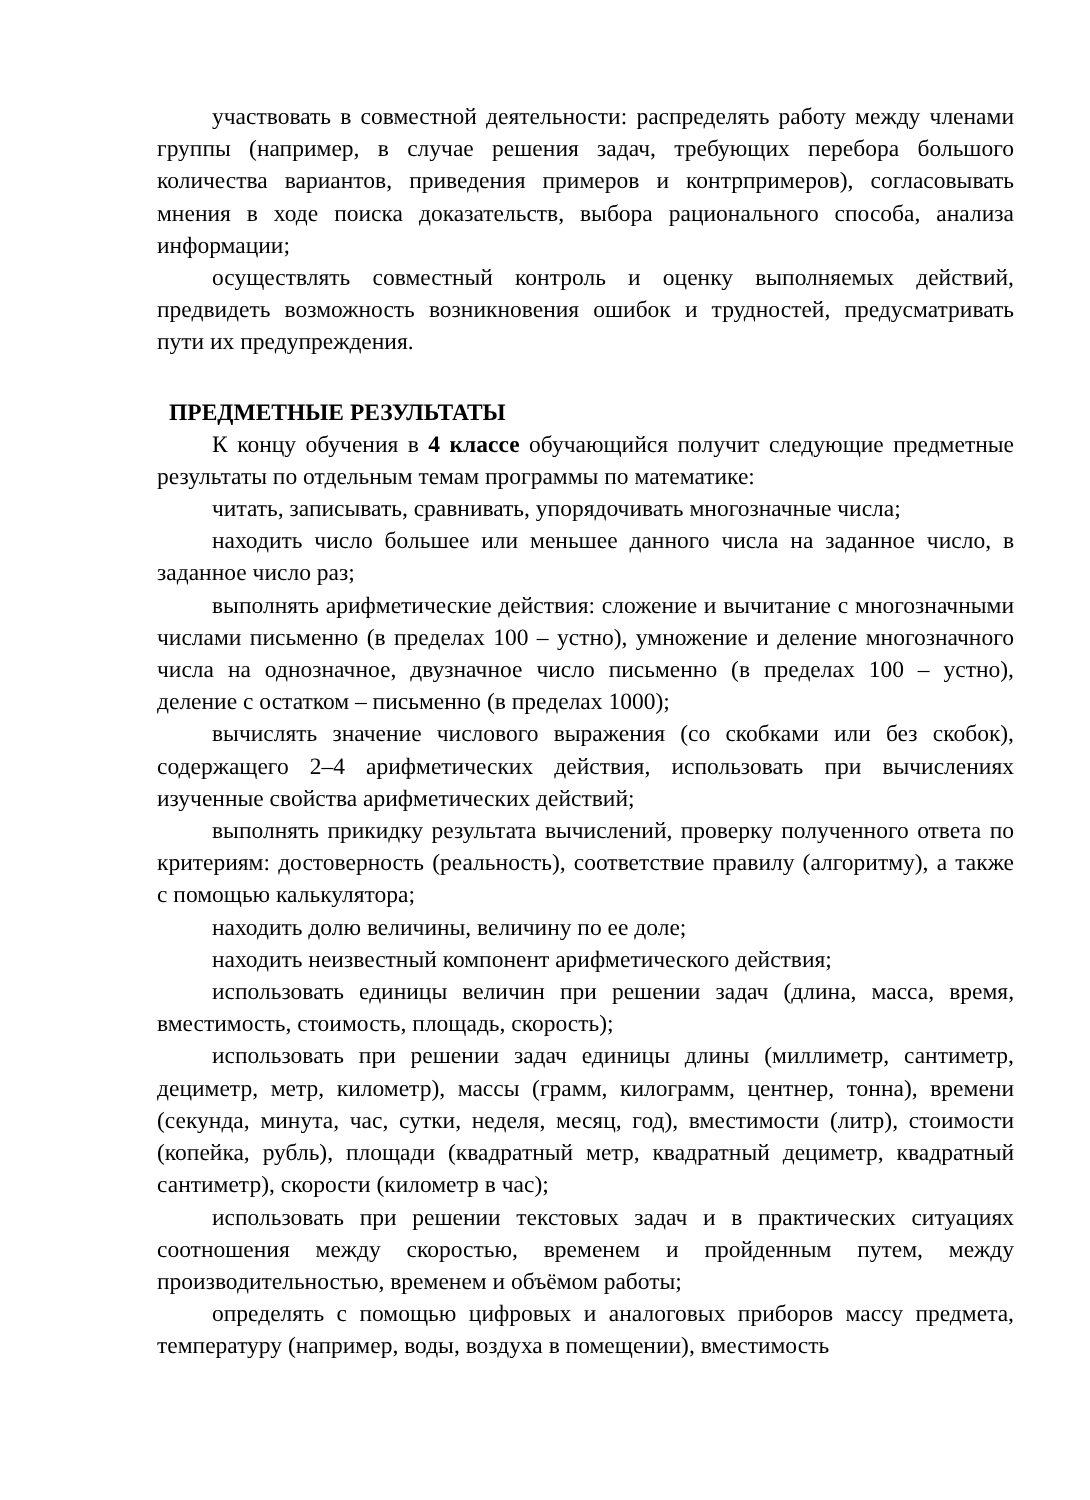участвовать в совместной деятельности: распределять работу между членами группы (например, в случае решения задач, требующих перебора большого количества вариантов, приведения примеров и контрпримеров), согласовывать мнения в ходе поиска доказательств, выбора рационального способа, анализа информации;
осуществлять совместный контроль и оценку выполняемых действий, предвидеть возможность возникновения ошибок и трудностей, предусматривать пути их предупреждения.
ПРЕДМЕТНЫЕ РЕЗУЛЬТАТЫ
К концу обучения в 4 классе обучающийся получит следующие предметные результаты по отдельным темам программы по математике:
читать, записывать, сравнивать, упорядочивать многозначные числа;
находить число большее или меньшее данного числа на заданное число, в заданное число раз;
выполнять арифметические действия: сложение и вычитание с многозначными числами письменно (в пределах 100 – устно), умножение и деление многозначного числа на однозначное, двузначное число письменно (в пределах 100 – устно), деление с остатком – письменно (в пределах 1000);
вычислять значение числового выражения (со скобками или без скобок), содержащего 2–4 арифметических действия, использовать при вычислениях изученные свойства арифметических действий;
выполнять прикидку результата вычислений, проверку полученного ответа по критериям: достоверность (реальность), соответствие правилу (алгоритму), а также с помощью калькулятора;
находить долю величины, величину по ее доле;
находить неизвестный компонент арифметического действия;
использовать единицы величин при решении задач (длина, масса, время, вместимость, стоимость, площадь, скорость);
использовать при решении задач единицы длины (миллиметр, сантиметр, дециметр, метр, километр), массы (грамм, килограмм, центнер, тонна), времени (секунда, минута, час, сутки, неделя, месяц, год), вместимости (литр), стоимости (копейка, рубль), площади (квадратный метр, квадратный дециметр, квадратный сантиметр), скорости (километр в час);
использовать при решении текстовых задач и в практических ситуациях соотношения между скоростью, временем и пройденным путем, между производительностью, временем и объёмом работы;
определять с помощью цифровых и аналоговых приборов массу предмета, температуру (например, воды, воздуха в помещении), вместимость